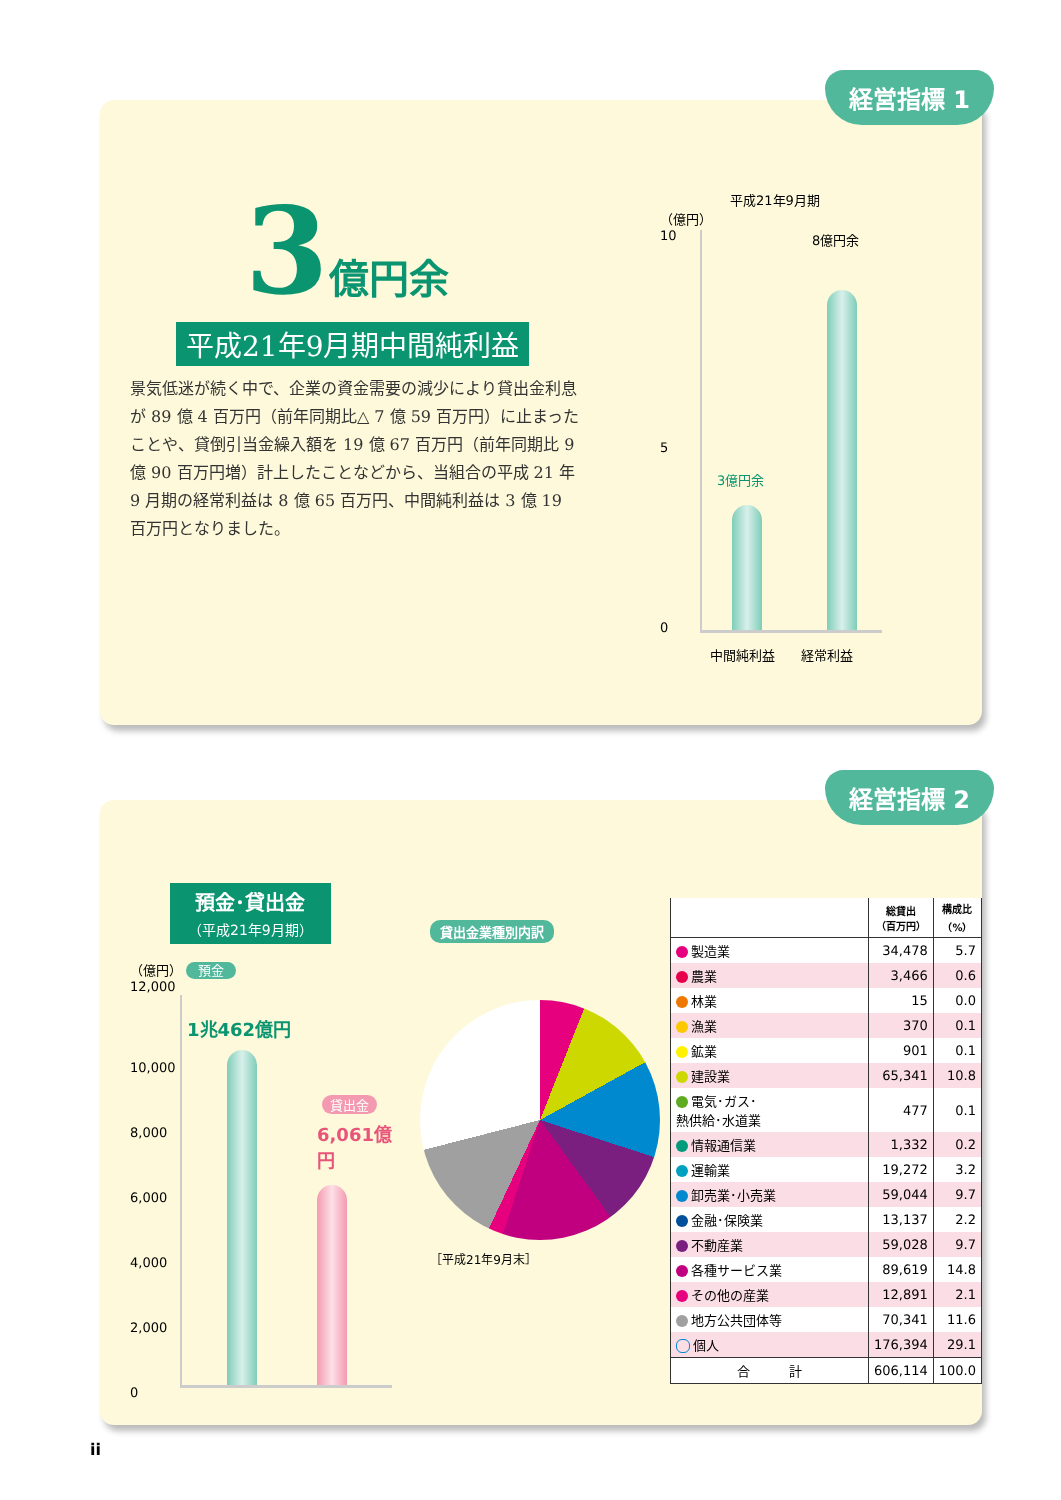経営指標 1
3 億円余
平成21年9月期中間純利益
景気低迷が続く中で、企業の資金需要の減少により貸出金利息が 89 億 4 百万円（前年同期比△ 7 億 59 百万円）に止まったことや、貸倒引当金繰入額を 19 億 67 百万円（前年同期比 9 億 90 百万円増）計上したことなどから、当組合の平成 21 年 9 月期の経常利益は 8 億 65 百万円、中間純利益は 3 億 19 百万円となりました。
平成21年9月期
（億円）
10
8億円余
3億円余
5
0
中間純利益　　経常利益
経営指標 2
預金･貸出金
（平成21年9月期）
（億円） 預金
12,000
1兆462億円
貸出金
6,061億円
10,000
8,000
6,000
4,000
2,000
0
貸出金業種別内訳
［平成21年9月末］
| | 総貸出 （百万円） | 構成比 （%） |
| --- | --- | --- |
| 製造業 | 34,478 | 5.7 |
| 農業 | 3,466 | 0.6 |
| 林業 | 15 | 0.0 |
| 漁業 | 370 | 0.1 |
| 鉱業 | 901 | 0.1 |
| 建設業 | 65,341 | 10.8 |
| 電気･ガス･ 熱供給･水道業 | 477 | 0.1 |
| 情報通信業 | 1,332 | 0.2 |
| 運輸業 | 19,272 | 3.2 |
| 卸売業･小売業 | 59,044 | 9.7 |
| 金融･保険業 | 13,137 | 2.2 |
| 不動産業 | 59,028 | 9.7 |
| 各種サービス業 | 89,619 | 14.8 |
| その他の産業 | 12,891 | 2.1 |
| 地方公共団体等 | 70,341 | 11.6 |
| 個人 | 176,394 | 29.1 |
| 合 計 | 606,114 | 100.0 |
ii